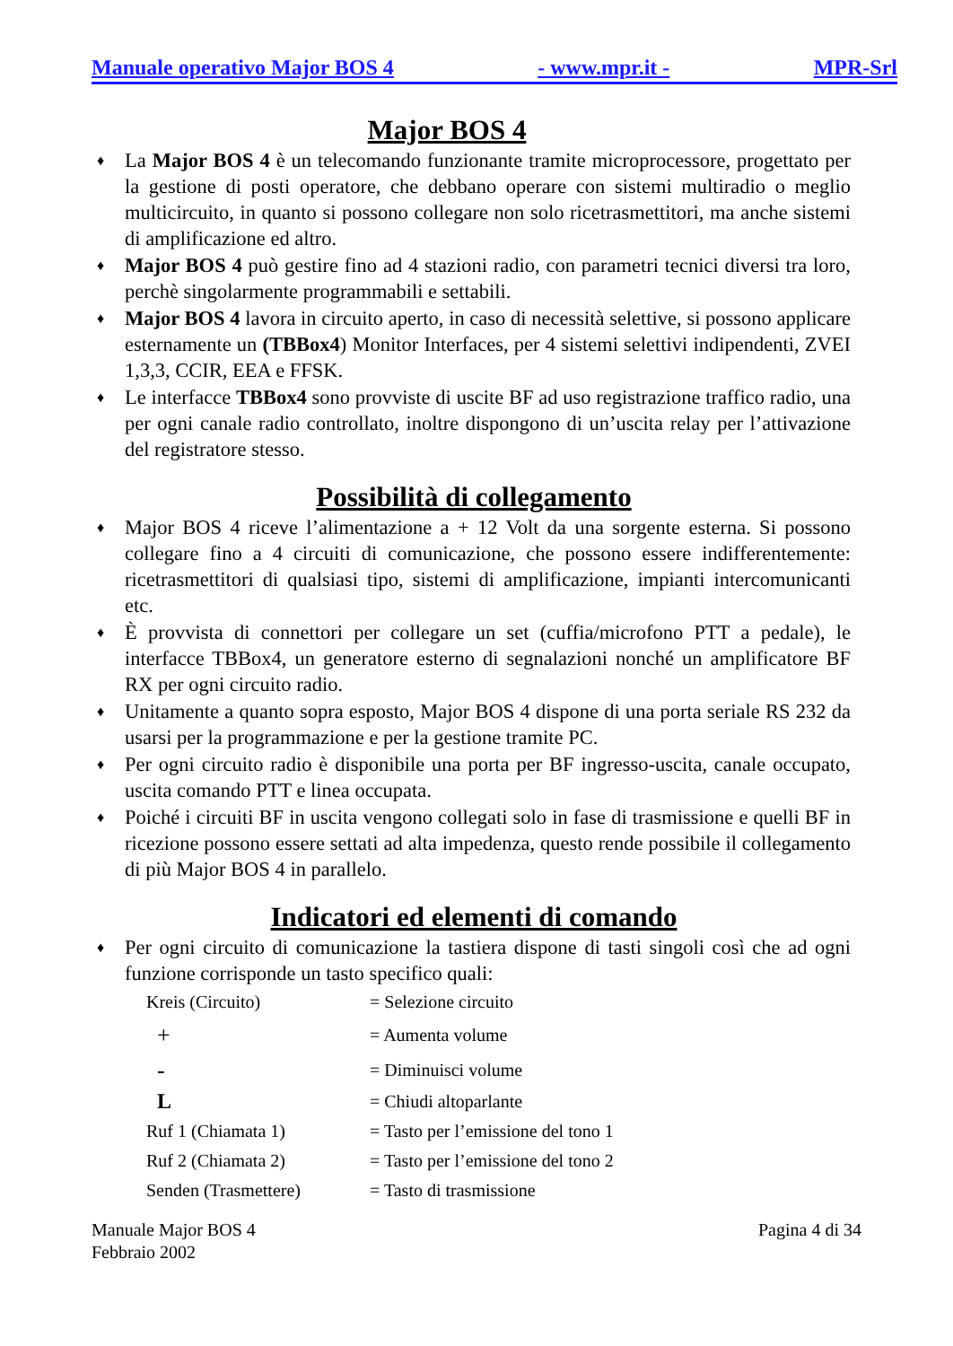Manuale operativo Major BOS 4 - www.mpr.it - MPR-Srl
Major BOS 4
♦ La Major BOS 4 è un telecomando funzionante tramite microprocessore, progettato per la gestione di posti operatore, che debbano operare con sistemi multiradio o meglio multicircuito, in quanto si possono collegare non solo ricetrasmettitori, ma anche sistemi di amplificazione ed altro.
♦ Major BOS 4 può gestire fino ad 4 stazioni radio, con parametri tecnici diversi tra loro, perchè singolarmente programmabili e settabili.
♦ Major BOS 4 lavora in circuito aperto, in caso di necessità selettive, si possono applicare esternamente un (TBBox4) Monitor Interfaces, per 4 sistemi selettivi indipendenti, ZVEI 1,3,3, CCIR, EEA e FFSK.
♦ Le interfacce TBBox4 sono provviste di uscite BF ad uso registrazione traffico radio, una per ogni canale radio controllato, inoltre dispongono di un’uscita relay per l’attivazione del registratore stesso.
Possibilità di collegamento
♦ Major BOS 4 riceve l’alimentazione a + 12 Volt da una sorgente esterna. Si possono collegare fino a 4 circuiti di comunicazione, che possono essere indifferentemente: ricetrasmettitori di qualsiasi tipo, sistemi di amplificazione, impianti intercomunicanti etc.
♦ È provvista di connettori per collegare un set (cuffia/microfono PTT a pedale), le interfacce TBBox4, un generatore esterno di segnalazioni nonché un amplificatore BF RX per ogni circuito radio.
♦ Unitamente a quanto sopra esposto, Major BOS 4 dispone di una porta seriale RS 232 da usarsi per la programmazione e per la gestione tramite PC.
♦ Per ogni circuito radio è disponibile una porta per BF ingresso-uscita, canale occupato, uscita comando PTT e linea occupata.
♦ Poiché i circuiti BF in uscita vengono collegati solo in fase di trasmissione e quelli BF in ricezione possono essere settati ad alta impedenza, questo rende possibile il collegamento di più Major BOS 4 in parallelo.
Indicatori ed elementi di comando
♦ Per ogni circuito di comunicazione la tastiera dispone di tasti singoli così che ad ogni funzione corrisponde un tasto specifico quali:
| Kreis (Circuito) | = Selezione circuito |
| + | = Aumenta volume |
| - | = Diminuisci volume |
| L | = Chiudi altoparlante |
| Ruf 1 (Chiamata 1) | = Tasto per l’emissione del tono 1 |
| Ruf 2 (Chiamata 2) | = Tasto per l’emissione del tono 2 |
| Senden (Trasmettere) | = Tasto di trasmissione |
Manuale Major BOS 4
Febbraio 2002 Pagina 4 di 34